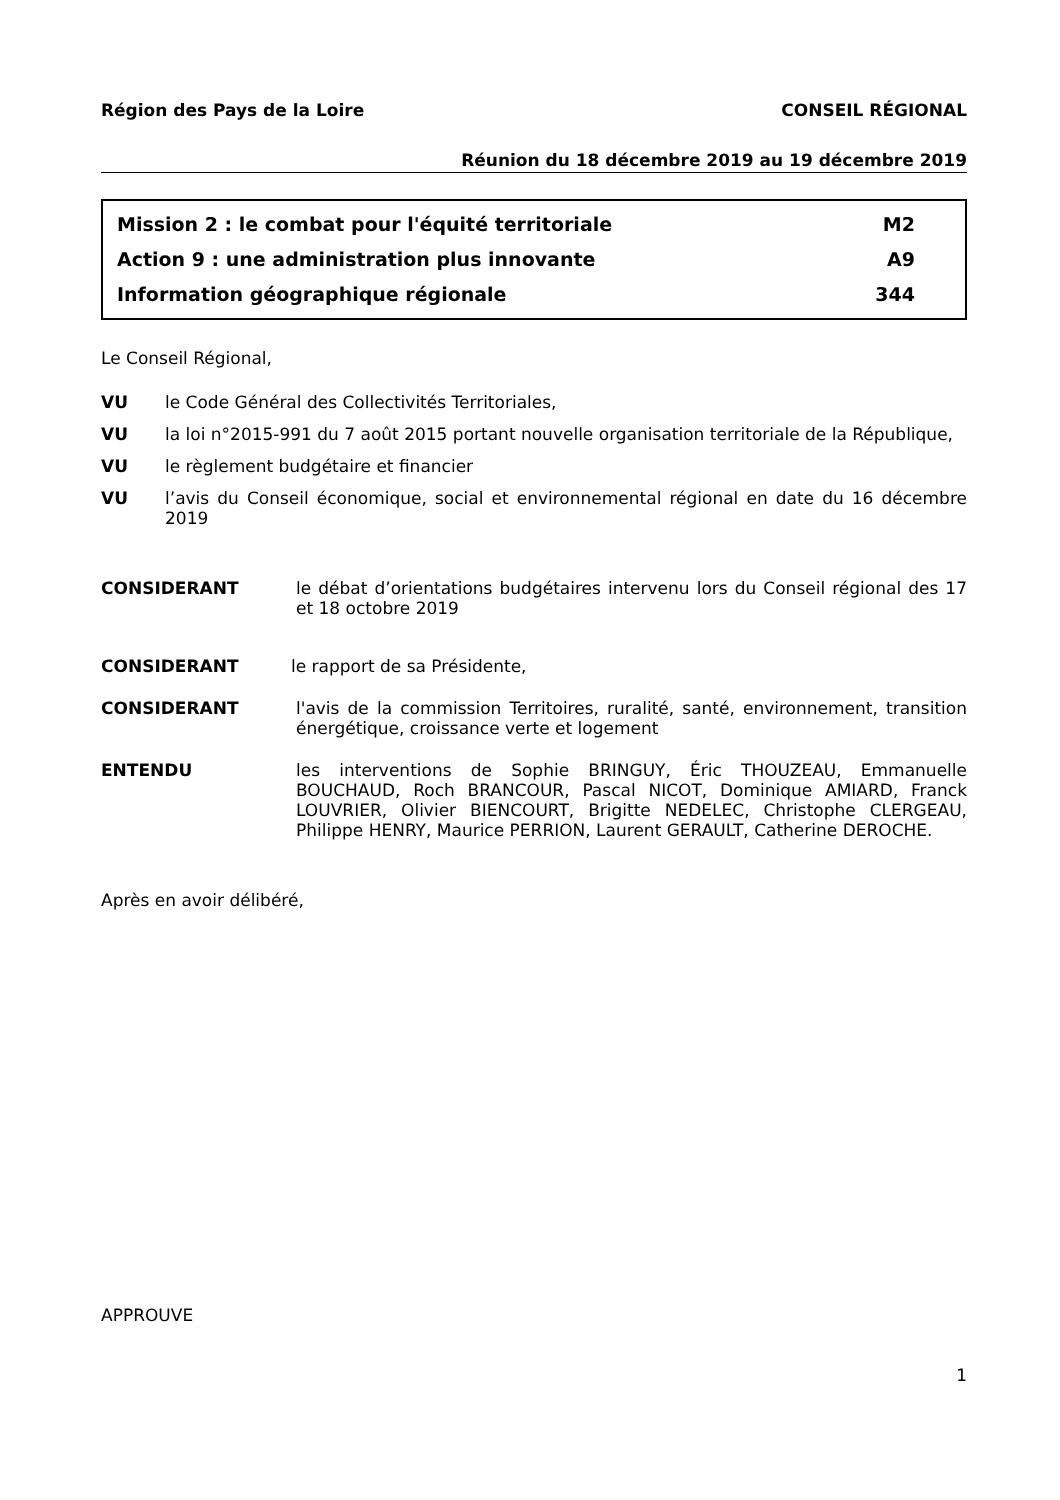Région des Pays de la Loire CONSEIL RÉGIONAL
Réunion du 18 décembre 2019 au 19 décembre 2019
Mission 2 : le combat pour l'équité territoriale M2
Action 9 : une administration plus innovante A9
Information géographique régionale 344
Le Conseil Régional,
VU le Code Général des Collectivités Territoriales,
VU la loi n°2015-991 du 7 août 2015 portant nouvelle organisation territoriale de la République,
VU le règlement budgétaire et financier
VU l’avis du Conseil économique, social et environnemental régional en date du 16 décembre 2019
CONSIDERANT le débat d’orientations budgétaires intervenu lors du Conseil régional des 17 et 18 octobre 2019
CONSIDERANT le rapport de sa Présidente,
CONSIDERANT l'avis de la commission Territoires, ruralité, santé, environnement, transition énergétique, croissance verte et logement
ENTENDU les interventions de Sophie BRINGUY, Éric THOUZEAU, Emmanuelle BOUCHAUD, Roch BRANCOUR, Pascal NICOT, Dominique AMIARD, Franck LOUVRIER, Olivier BIENCOURT, Brigitte NEDELEC, Christophe CLERGEAU, Philippe HENRY, Maurice PERRION, Laurent GERAULT, Catherine DEROCHE.
Après en avoir délibéré,
APPROUVE
1